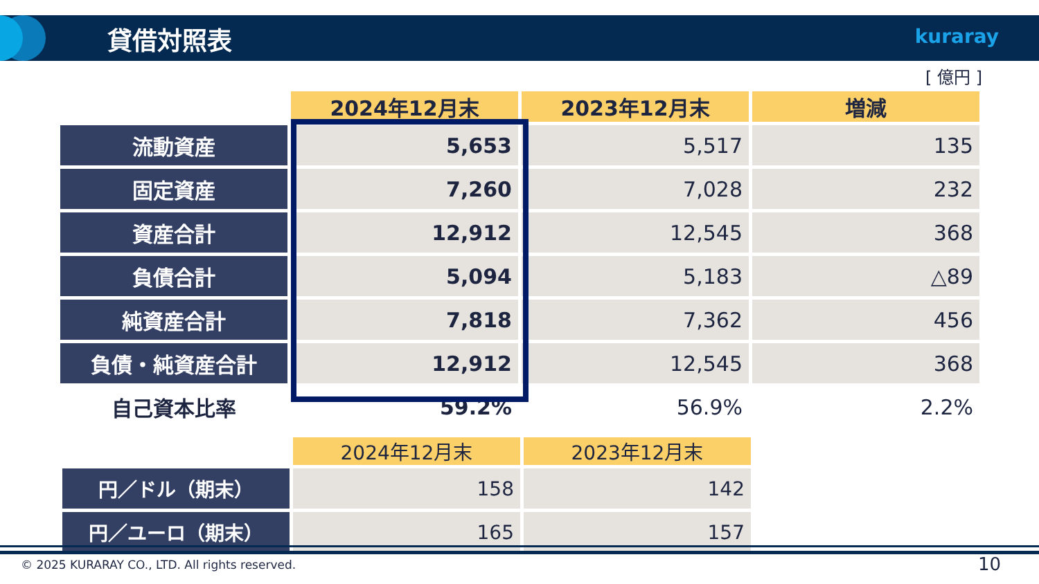貸借対照表 kuraray
[ 億円 ]
| | 2024年12月末 | 2023年12月末 | 増減 |
| --- | --- | --- | --- |
| 流動資産 | 5,653 | 5,517 | 135 |
| 固定資産 | 7,260 | 7,028 | 232 |
| 資産合計 | 12,912 | 12,545 | 368 |
| 負債合計 | 5,094 | 5,183 | △89 |
| 純資産合計 | 7,818 | 7,362 | 456 |
| 負債・純資産合計 | 12,912 | 12,545 | 368 |
| 自己資本比率 | 59.2% | 56.9% | 2.2% |
| | 2024年12月末 | 2023年12月末 |
| --- | --- | --- |
| 円／ドル（期末） | 158 | 142 |
| 円／ユーロ（期末） | 165 | 157 |
© 2025 KURARAY CO., LTD. All rights reserved.
10